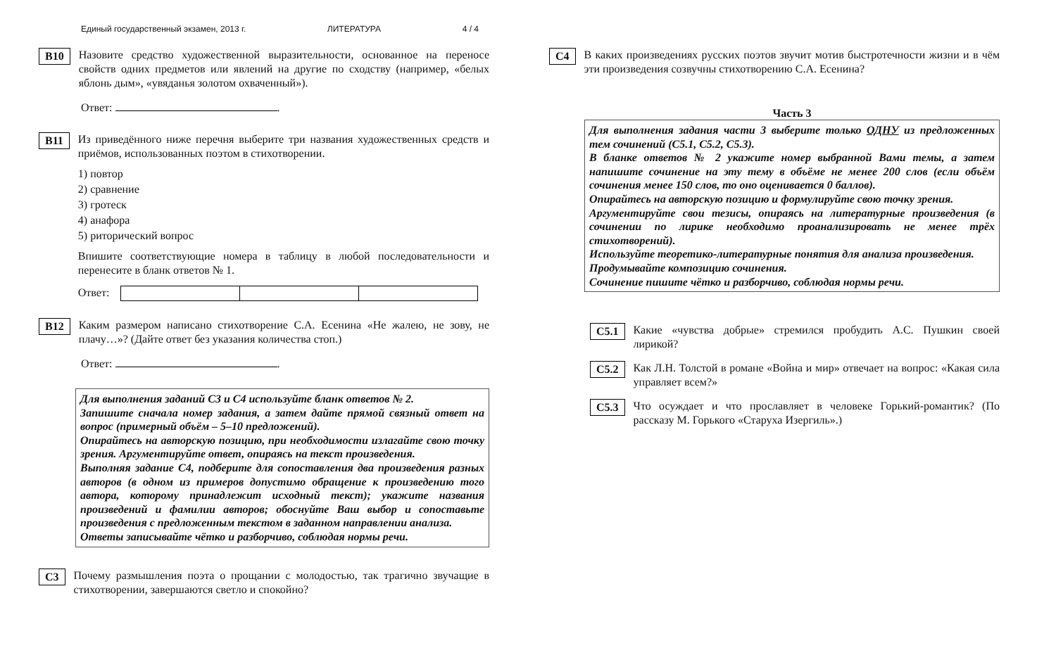Единый государственный экзамен, 2013 г. ЛИТЕРАТУРА 4 / 4
B10
Назовите средство художественной выразительности, основанное на переносе свойств одних предметов или явлений на другие по сходству (например, «белых яблонь дым», «увяданья золотом охваченный»).
Ответ: .
B11
Из приведённого ниже перечня выберите три названия художественных средств и приёмов, использованных поэтом в стихотворении.
1) повтор
2) сравнение
3) гротеск
4) анафора
5) риторический вопрос
Впишите соответствующие номера в таблицу в любой последовательности и перенесите в бланк ответов № 1.
Ответ:
B12
Каким размером написано стихотворение С.А. Есенина «Не жалею, не зову, не плачу…»? (Дайте ответ без указания количества стоп.)
Ответ: .
Для выполнения заданий C3 и C4 используйте бланк ответов № 2.
Запишите сначала номер задания, а затем дайте прямой связный ответ на вопрос (примерный объём – 5–10 предложений).
Опирайтесь на авторскую позицию, при необходимости излагайте свою точку зрения. Аргументируйте ответ, опираясь на текст произведения.
Выполняя задание C4, подберите для сопоставления два произведения разных авторов (в одном из примеров допустимо обращение к произведению того автора, которому принадлежит исходный текст); укажите названия произведений и фамилии авторов; обоснуйте Ваш выбор и сопоставьте произведения с предложенным текстом в заданном направлении анализа.
Ответы записывайте чётко и разборчиво, соблюдая нормы речи.
C3
Почему размышления поэта о прощании с молодостью, так трагично звучащие в стихотворении, завершаются светло и спокойно?
C4
В каких произведениях русских поэтов звучит мотив быстротечности жизни и в чём эти произведения созвучны стихотворению С.А. Есенина?
Часть 3
Для выполнения задания части 3 выберите только ОДНУ из предложенных тем сочинений (C5.1, C5.2, C5.3).
В бланке ответов № 2 укажите номер выбранной Вами темы, а затем напишите сочинение на эту тему в объёме не менее 200 слов (если объём сочинения менее 150 слов, то оно оценивается 0 баллов).
Опирайтесь на авторскую позицию и формулируйте свою точку зрения.
Аргументируйте свои тезисы, опираясь на литературные произведения (в сочинении по лирике необходимо проанализировать не менее трёх стихотворений).
Используйте теоретико-литературные понятия для анализа произведения.
Продумывайте композицию сочинения.
Сочинение пишите чётко и разборчиво, соблюдая нормы речи.
C5.1
Какие «чувства добрые» стремился пробудить А.С. Пушкин своей лирикой?
C5.2
Как Л.Н. Толстой в романе «Война и мир» отвечает на вопрос: «Какая сила управляет всем?»
C5.3
Что осуждает и что прославляет в человеке Горький-романтик? (По рассказу М. Горького «Старуха Изергиль».)